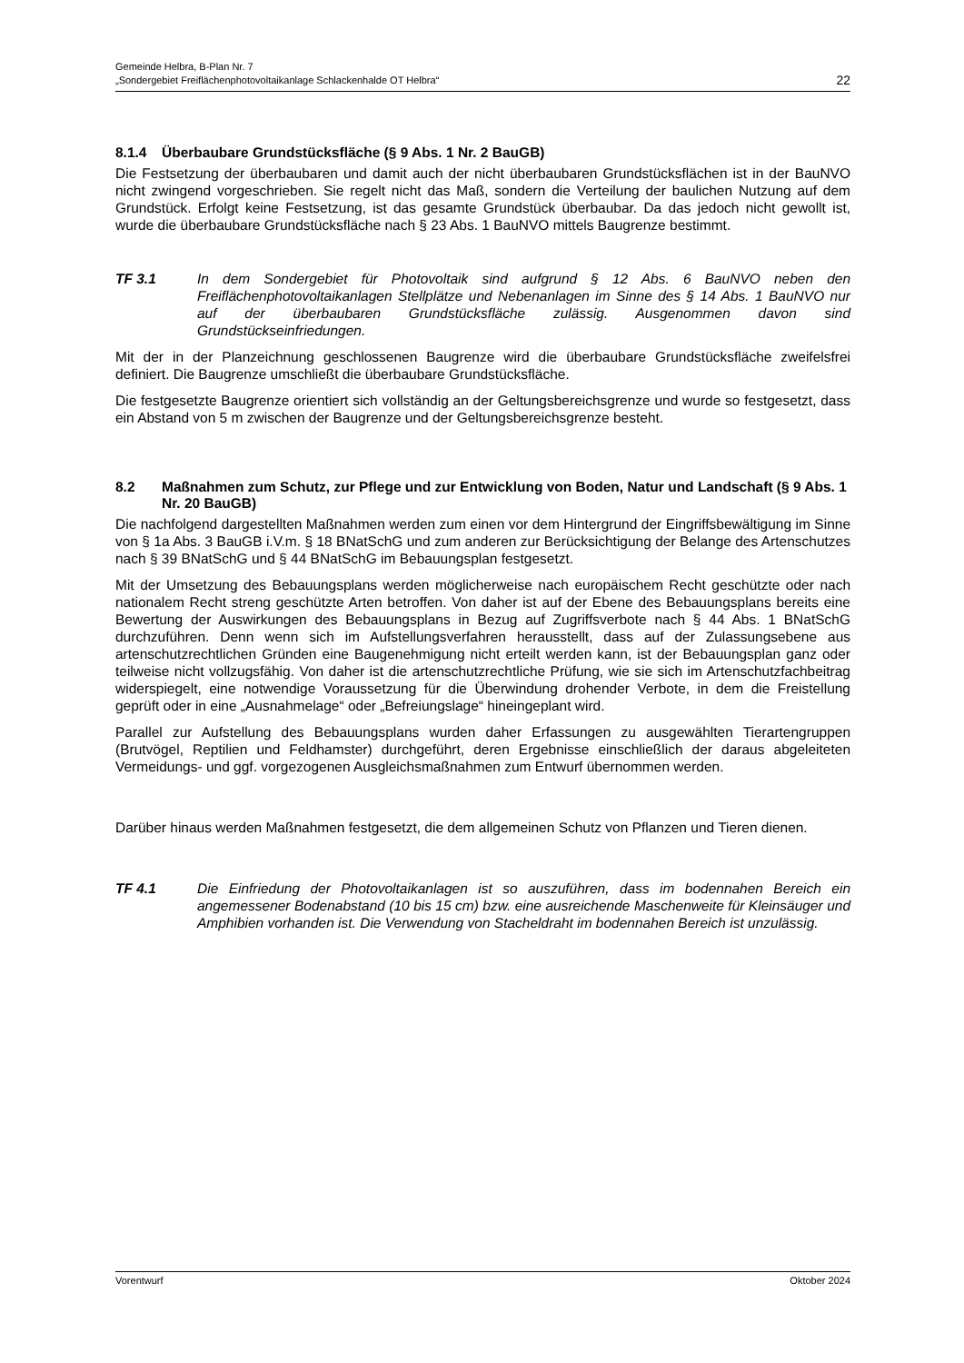Gemeinde Helbra, B-Plan Nr. 7
„Sondergebiet Freiflächenphotovoltaikanlage Schlackenhalde OT Helbra“
22
8.1.4 Überbaubare Grundstücksfläche (§ 9 Abs. 1 Nr. 2 BauGB)
Die Festsetzung der überbaubaren und damit auch der nicht überbaubaren Grundstücks­flächen ist in der BauNVO nicht zwingend vorgeschrieben. Sie regelt nicht das Maß, sondern die Verteilung der baulichen Nutzung auf dem Grundstück. Erfolgt keine Festsetzung, ist das gesamte Grundstück überbaubar. Da das jedoch nicht gewollt ist, wurde die überbaubare Grundstücksfläche nach § 23 Abs. 1 BauNVO mittels Baugrenze bestimmt.
TF 3.1 In dem Sondergebiet für Photovoltaik sind aufgrund § 12 Abs. 6 BauNVO neben den Freiflächenphotovoltaikanlagen Stellplätze und Nebenanlagen im Sinne des § 14 Abs. 1 BauNVO nur auf der überbaubaren Grundstücksfläche zulässig. Ausgenommen davon sind Grundstückseinfriedungen.
Mit der in der Planzeichnung geschlossenen Baugrenze wird die überbaubare Grundstücksfläche zweifelsfrei definiert. Die Baugrenze umschließt die überbaubare Grundstücksfläche.
Die festgesetzte Baugrenze orientiert sich vollständig an der Geltungsbereichsgrenze und wurde so festgesetzt, dass ein Abstand von 5 m zwischen der Baugrenze und der Geltungsbereichsgrenze besteht.
8.2 Maßnahmen zum Schutz, zur Pflege und zur Entwicklung von Boden, Natur und Landschaft (§ 9 Abs. 1 Nr. 20 BauGB)
Die nachfolgend dargestellten Maßnahmen werden zum einen vor dem Hintergrund der Eingriffsbewältigung im Sinne von § 1a Abs. 3 BauGB i.V.m. § 18 BNatSchG und zum anderen zur Berücksichtigung der Belange des Artenschutzes nach § 39 BNatSchG und § 44 BNatSchG im Bebauungsplan festgesetzt.
Mit der Umsetzung des Bebauungsplans werden möglicherweise nach europäischem Recht geschützte oder nach nationalem Recht streng geschützte Arten betroffen. Von daher ist auf der Ebene des Bebauungsplans bereits eine Bewertung der Auswirkungen des Bebauungsplans in Bezug auf Zugriffsverbote nach § 44 Abs. 1 BNatSchG durchzuführen. Denn wenn sich im Aufstellungsverfahren herausstellt, dass auf der Zulassungsebene aus artenschutzrechtlichen Gründen eine Baugenehmigung nicht erteilt werden kann, ist der Bebauungsplan ganz oder teilweise nicht vollzugsfähig. Von daher ist die artenschutz­rechtliche Prüfung, wie sie sich im Artenschutzfachbeitrag widerspiegelt, eine notwendige Voraussetzung für die Überwindung drohender Verbote, in dem die Freistellung geprüft oder in eine „Ausnahmelage“ oder „Befreiungslage“ hineingeplant wird.
Parallel zur Aufstellung des Bebauungsplans wurden daher Erfassungen zu ausgewählten Tierartengruppen (Brutvögel, Reptilien und Feldhamster) durchgeführt, deren Ergebnisse einschließlich der daraus abgeleiteten Vermeidungs- und ggf. vorgezogenen Ausgleichs­maßnahmen zum Entwurf übernommen werden.
Darüber hinaus werden Maßnahmen festgesetzt, die dem allgemeinen Schutz von Pflanzen und Tieren dienen.
TF 4.1 Die Einfriedung der Photovoltaikanlagen ist so auszuführen, dass im bodennahen Bereich ein angemessener Bodenabstand (10 bis 15 cm) bzw. eine ausreichende Maschenweite für Kleinsäuger und Amphibien vorhanden ist. Die Verwendung von Stacheldraht im bodennahen Bereich ist unzulässig.
Vorentwurf Oktober 2024